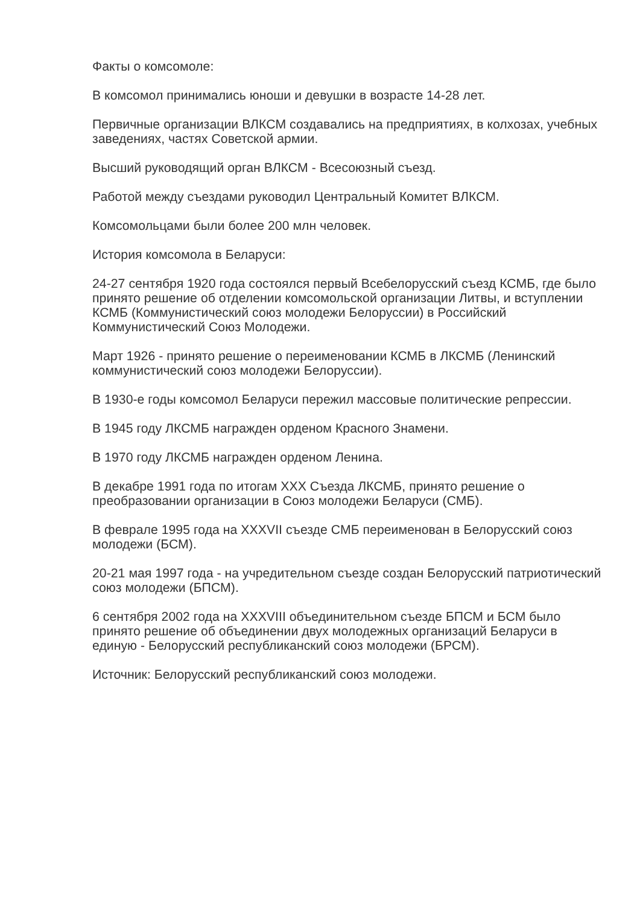Факты о комсомоле:
В комсомол принимались юноши и девушки в возрасте 14-28 лет.
Первичные организации ВЛКСМ создавались на предприятиях, в колхозах, учебных заведениях, частях Советской армии.
Высший руководящий орган ВЛКСМ - Всесоюзный съезд.
Работой между съездами руководил Центральный Комитет ВЛКСМ.
Комсомольцами были более 200 млн человек.
История комсомола в Беларуси:
24-27 сентября 1920 года состоялся первый Всебелорусский съезд КСМБ, где было принято решение об отделении комсомольской организации Литвы, и вступлении КСМБ (Коммунистический союз молодежи Белоруссии) в Российский Коммунистический Союз Молодежи.
Март 1926 - принято решение о переименовании КСМБ в ЛКСМБ (Ленинский коммунистический союз молодежи Белоруссии).
В 1930-е годы комсомол Беларуси пережил массовые политические репрессии.
В 1945 году ЛКСМБ награжден орденом Красного Знамени.
В 1970 году ЛКСМБ награжден орденом Ленина.
В декабре 1991 года по итогам XXX Съезда ЛКСМБ, принято решение о преобразовании организации в Союз молодежи Беларуси (СМБ).
В феврале 1995 года на XXXVII съезде СМБ переименован в Белорусский союз молодежи (БСМ).
20-21 мая 1997 года - на учредительном съезде создан Белорусский патриотический союз молодежи (БПСМ).
6 сентября 2002 года на XXXVIII объединительном съезде БПСМ и БСМ было принято решение об объединении двух молодежных организаций Беларуси в единую - Белорусский республиканский союз молодежи (БРСМ).
Источник: Белорусский республиканский союз молодежи.